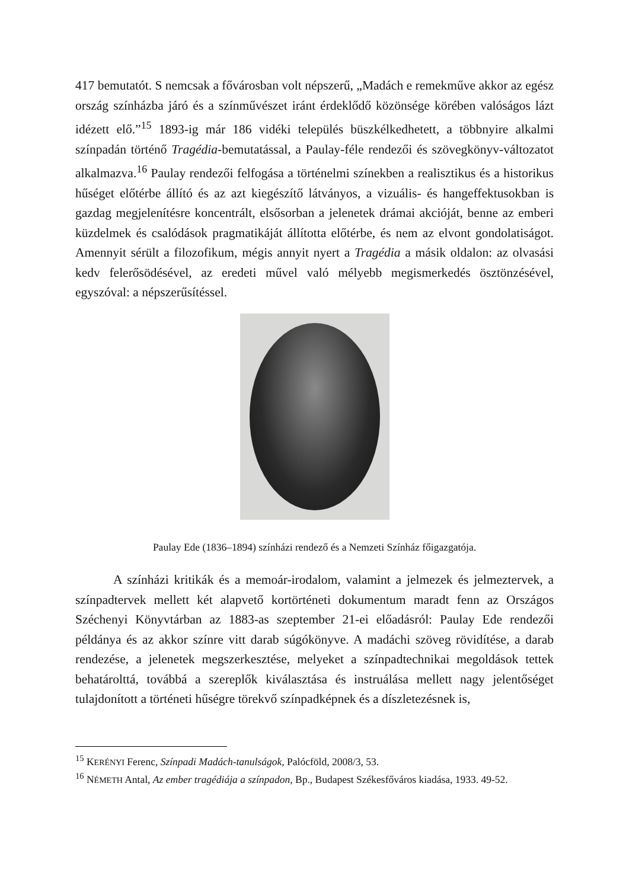417 bemutatót. S nemcsak a fővárosban volt népszerű, „Madách e remekműve akkor az egész ország színházba járó és a színművészet iránt érdeklődő közönsége körében valóságos lázt idézett elő.”<sup>15</sup> 1893-ig már 186 vidéki település büszkélkedhetett, a többnyire alkalmi színpadán történő Tragédia-bemutatással, a Paulay-féle rendezői és szövegkönyv-változatot alkalmazva.<sup>16</sup> Paulay rendezői felfogása a történelmi színekben a realisztikus és a historikus hűséget előtérbe állító és az azt kiegészítő látványos, a vizuális- és hangeffektusokban is gazdag megjelenítésre koncentrált, elsősorban a jelenetek drámai akcióját, benne az emberi küzdelmek és csalódások pragmatikáját állította előtérbe, és nem az elvont gondolatiságot. Amennyit sérült a filozofikum, mégis annyit nyert a Tragédia a másik oldalon: az olvasási kedv felerősödésével, az eredeti művel való mélyebb megismerkedés ösztönzésével, egyszóval: a népszerűsítéssel.
Paulay Ede (1836–1894) színházi rendező és a Nemzeti Színház főigazgatója.
A színházi kritikák és a memoár-irodalom, valamint a jelmezek és jelmeztervek, a színpadtervek mellett két alapvető kortörténeti dokumentum maradt fenn az Országos Széchenyi Könyvtárban az 1883-as szeptember 21-ei előadásról: Paulay Ede rendezői példánya és az akkor színre vitt darab súgókönyve. A madáchi szöveg rövidítése, a darab rendezése, a jelenetek megszerkesztése, melyeket a színpadtechnikai megoldások tettek behatárolttá, továbbá a szereplők kiválasztása és instruálása mellett nagy jelentőséget tulajdonított a történeti hűségre törekvő színpadképnek és a díszletezésnek is,
<sup>15</sup> KERÉNYI Ferenc, Színpadi Madách-tanulságok, Palócföld, 2008/3, 53.
<sup>16</sup> NÉMETH Antal, Az ember tragédiája a színpadon, Bp., Budapest Székesfőváros kiadása, 1933. 49-52.